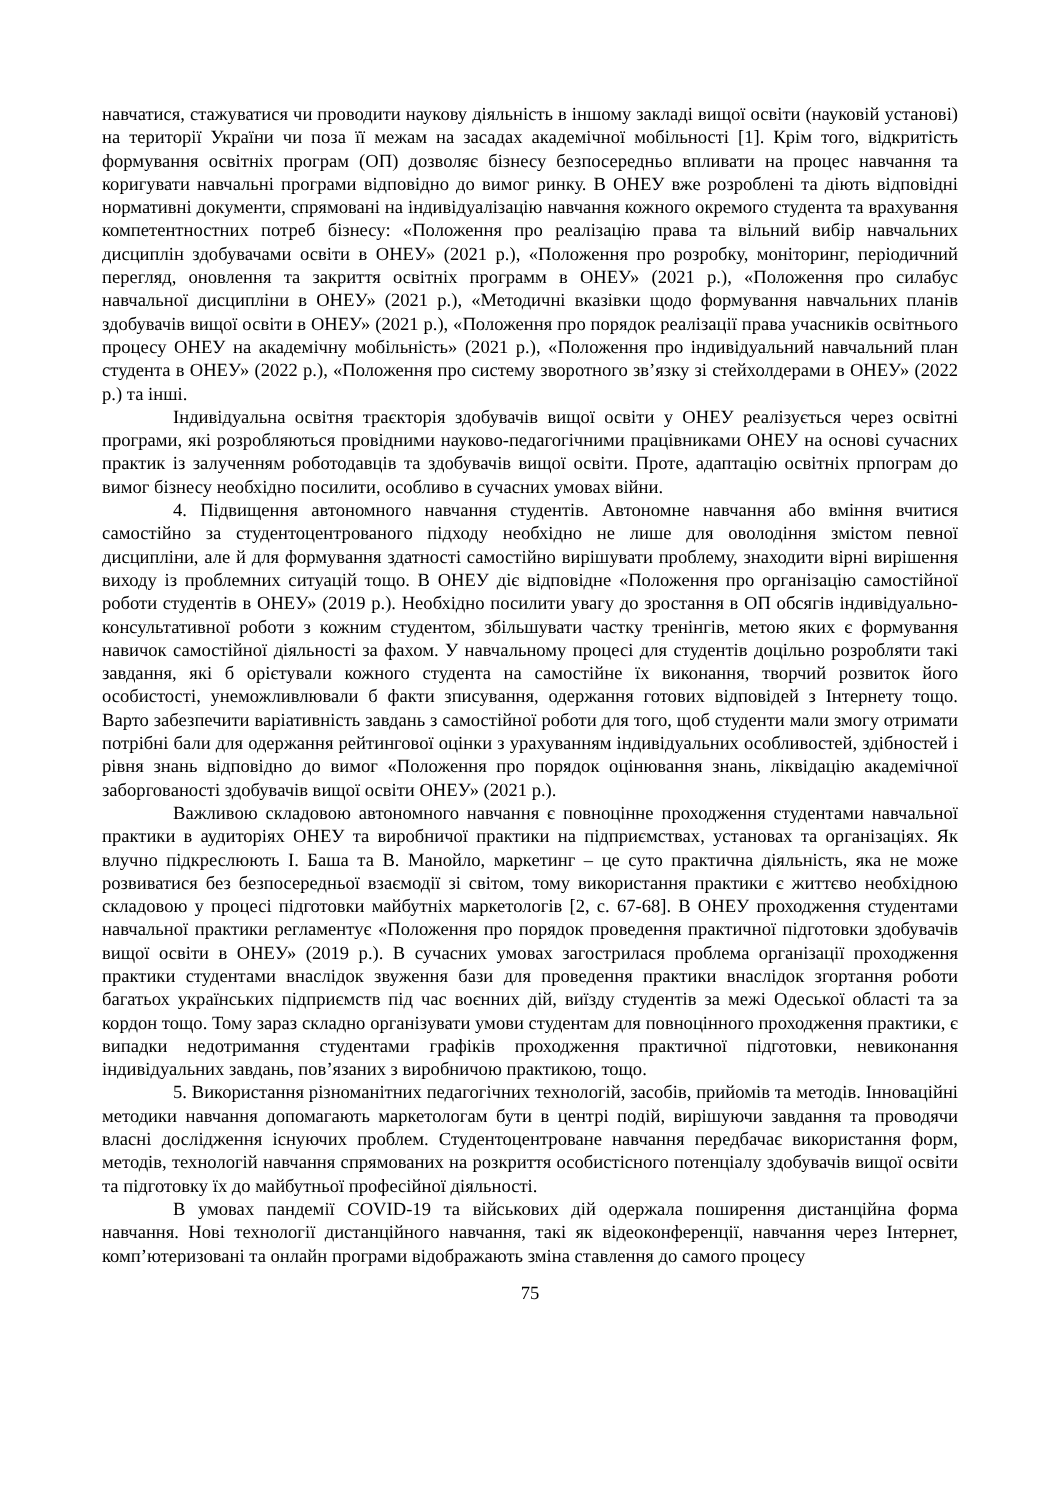навчатися, стажуватися чи проводити наукову діяльність в іншому закладі вищої освіти (науковій установі) на території України чи поза її межам на засадах академічної мобільності [1]. Крім того, відкритість формування освітніх програм (ОП) дозволяє бізнесу безпосередньо впливати на процес навчання та коригувати навчальні програми відповідно до вимог ринку. В ОНЕУ вже розроблені та діють відповідні нормативні документи, спрямовані на індивідуалізацію навчання кожного окремого студента та врахування компетентностних потреб бізнесу: «Положення про реалізацію права та вільний вибір навчальних дисциплін здобувачами освіти в ОНЕУ» (2021 р.), «Положення про розробку, моніторинг, періодичний перегляд, оновлення та закриття освітніх программ в ОНЕУ» (2021 р.), «Положення про силабус навчальної дисципліни в ОНЕУ» (2021 р.), «Методичні вказівки щодо формування навчальних планів здобувачів вищої освіти в ОНЕУ» (2021 р.), «Положення про порядок реалізації права учасників освітнього процесу ОНЕУ на академічну мобільність» (2021 р.), «Положення про індивідуальний навчальний план студента в ОНЕУ» (2022 р.), «Положення про систему зворотного зв’язку зі стейхолдерами в ОНЕУ» (2022 р.) та інші.
Індивідуальна освітня траєкторія здобувачів вищої освіти у ОНЕУ реалізується через освітні програми, які розробляються провідними науково-педагогічними працівниками ОНЕУ на основі сучасних практик із залученням роботодавців та здобувачів вищої освіти. Проте, адаптацію освітніх прпограм до вимог бізнесу необхідно посилити, особливо в сучасних умовах війни.
4. Підвищення автономного навчання студентів. Автономне навчання або вміння вчитися самостійно за студентоцентрованого підходу необхідно не лише для оволодіння змістом певної дисципліни, але й для формування здатності самостійно вирішувати проблему, знаходити вірні вирішення виходу із проблемних ситуацій тощо. В ОНЕУ діє відповідне «Положення про організацію самостійної роботи студентів в ОНЕУ» (2019 р.). Необхідно посилити увагу до зростання в ОП обсягів індивідуально-консультативної роботи з кожним студентом, збільшувати частку тренінгів, метою яких є формування навичок самостійної діяльності за фахом. У навчальному процесі для студентів доцільно розробляти такі завдання, які б орієтували кожного студента на самостійне їх виконання, творчий розвиток його особистості, унеможливлювали б факти зписування, одержання готових відповідей з Інтернету тощо. Варто забезпечити варіативність завдань з самостійної роботи для того, щоб студенти мали змогу отримати потрібні бали для одержання рейтингової оцінки з урахуванням індивідуальних особливостей, здібностей і рівня знань відповідно до вимог «Положення про порядок оцінювання знань, ліквідацію академічної заборгованості здобувачів вищої освіти ОНЕУ» (2021 р.).
Важливою складовою автономного навчання є повноцінне проходження студентами навчальної практики в аудиторіях ОНЕУ та виробничої практики на підприємствах, установах та організаціях. Як влучно підкреслюють І. Баша та В. Манойло, маркетинг – це суто практична діяльність, яка не може розвиватися без безпосередньої взаємодії зі світом, тому використання практики є життєво необхідною складовою у процесі підготовки майбутніх маркетологів [2, с. 67-68]. В ОНЕУ проходження студентами навчальної практики регламентує «Положення про порядок проведення практичної підготовки здобувачів вищої освіти в ОНЕУ» (2019 р.). В сучасних умовах загострилася проблема організації проходження практики студентами внаслідок звуження бази для проведення практики внаслідок згортання роботи багатьох українських підприємств під час воєнних дій, виїзду студентів за межі Одеської області та за кордон тощо. Тому зараз складно організувати умови студентам для повноцінного проходження практики, є випадки недотримання студентами графіків проходження практичної підготовки, невиконання індивідуальних завдань, пов’язаних з виробничою практикою, тощо.
5. Використання різноманітних педагогічних технологій, засобів, прийомів та методів. Інноваційні методики навчання допомагають маркетологам бути в центрі подій, вирішуючи завдання та проводячи власні дослідження існуючих проблем. Студентоцентроване навчання передбачає використання форм, методів, технологій навчання спрямованих на розкриття особистісного потенціалу здобувачів вищої освіти та підготовку їх до майбутньої професійної діяльності.
В умовах пандемії COVID-19 та військових дій одержала поширення дистанційна форма навчання. Нові технології дистанційного навчання, такі як відеоконференції, навчання через Інтернет, комп’ютеризовані та онлайн програми відображають зміна ставлення до самого процесу
75